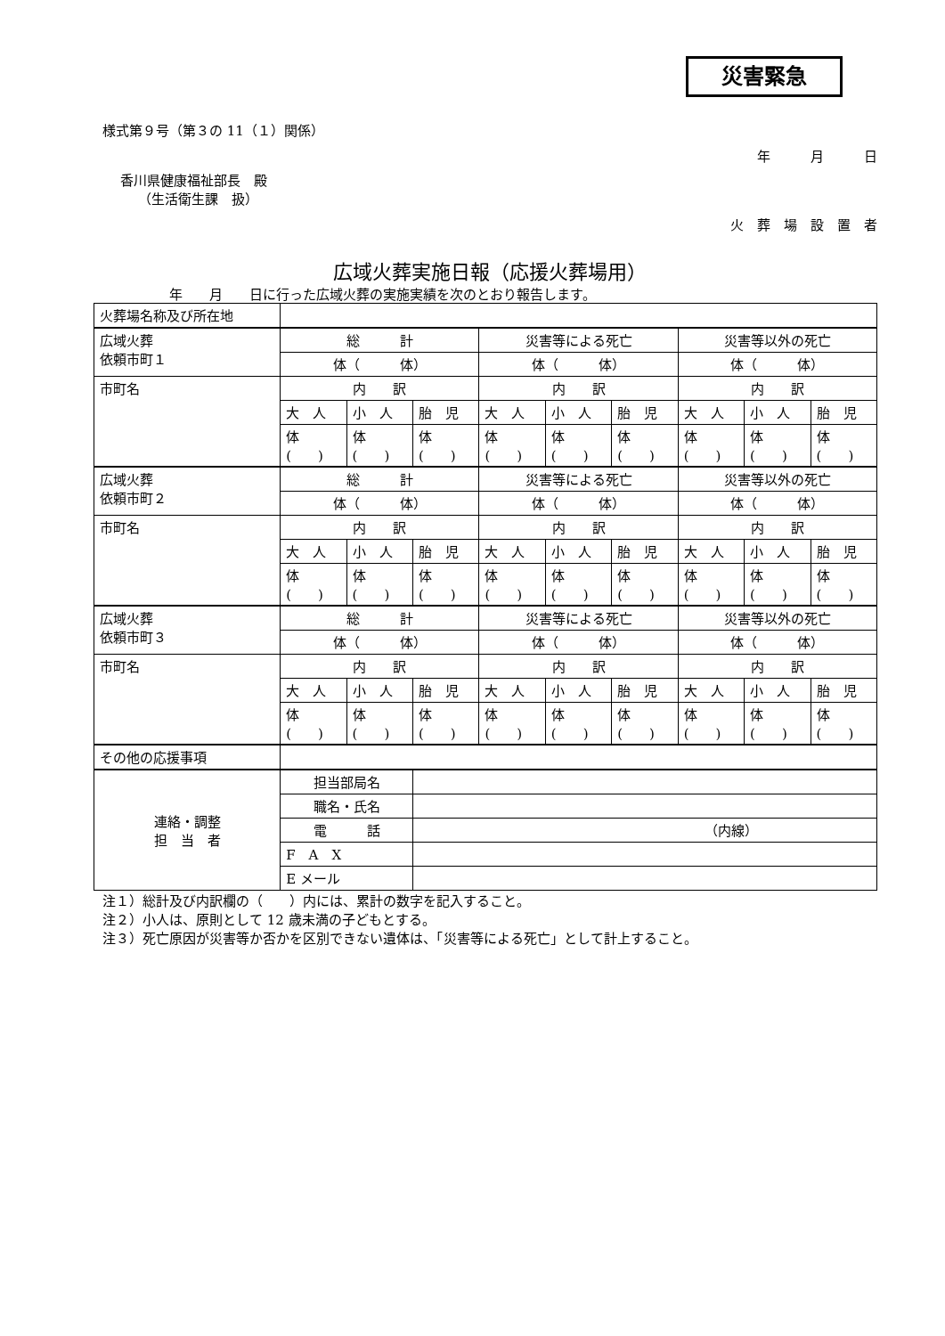災害緊急
様式第９号（第３の 11（１）関係）
年　　　月　　　日
香川県健康福祉部長　殿
（生活衛生課　扱）
火　葬　場　設　置　者
広域火葬実施日報（応援火葬場用）
年　　月　　日に行った広域火葬の実施実績を次のとおり報告します。
| 火葬場名称及び所在地 | | | | | | | | | |
| 広域火葬 依頼市町１ | 総 計 | | | 災害等による死亡 | | | 災害等以外の死亡 | | |
| | 体（ 体） | | | 体（ 体） | | | 体（ 体） | | |
| 市町名 | 内 訳 | | | 内 訳 | | | 内 訳 | | |
| | 大 人 | 小 人 | 胎 児 | 大 人 | 小 人 | 胎 児 | 大 人 | 小 人 | 胎 児 |
| | 体 ( ) | 体 ( ) | 体 ( ) | 体 ( ) | 体 ( ) | 体 ( ) | 体 ( ) | 体 ( ) | 体 ( ) |
| 広域火葬 依頼市町２ | 総 計 | | | 災害等による死亡 | | | 災害等以外の死亡 | | |
| | 体（ 体） | | | 体（ 体） | | | 体（ 体） | | |
| 市町名 | 内 訳 | | | 内 訳 | | | 内 訳 | | |
| | 大 人 | 小 人 | 胎 児 | 大 人 | 小 人 | 胎 児 | 大 人 | 小 人 | 胎 児 |
| | 体 ( ) | 体 ( ) | 体 ( ) | 体 ( ) | 体 ( ) | 体 ( ) | 体 ( ) | 体 ( ) | 体 ( ) |
| 広域火葬 依頼市町３ | 総 計 | | | 災害等による死亡 | | | 災害等以外の死亡 | | |
| | 体（ 体） | | | 体（ 体） | | | 体（ 体） | | |
| 市町名 | 内 訳 | | | 内 訳 | | | 内 訳 | | |
| | 大 人 | 小 人 | 胎 児 | 大 人 | 小 人 | 胎 児 | 大 人 | 小 人 | 胎 児 |
| | 体 ( ) | 体 ( ) | 体 ( ) | 体 ( ) | 体 ( ) | 体 ( ) | 体 ( ) | 体 ( ) | 体 ( ) |
| その他の応援事項 | | | | | | | | | |
| 連絡・調整 担 当 者 | 担当部局名 | | | | | | | | |
| | 職名・氏名 | | | | | | | | |
| | 電 話 | | （内線） | | | | | | |
| | F A X | | | | | | | | |
| | E メール | | | | | | | | |
注１）総計及び内訳欄の（　　）内には、累計の数字を記入すること。
注２）小人は、原則として 12 歳未満の子どもとする。
注３）死亡原因が災害等か否かを区別できない遺体は、「災害等による死亡」として計上すること。